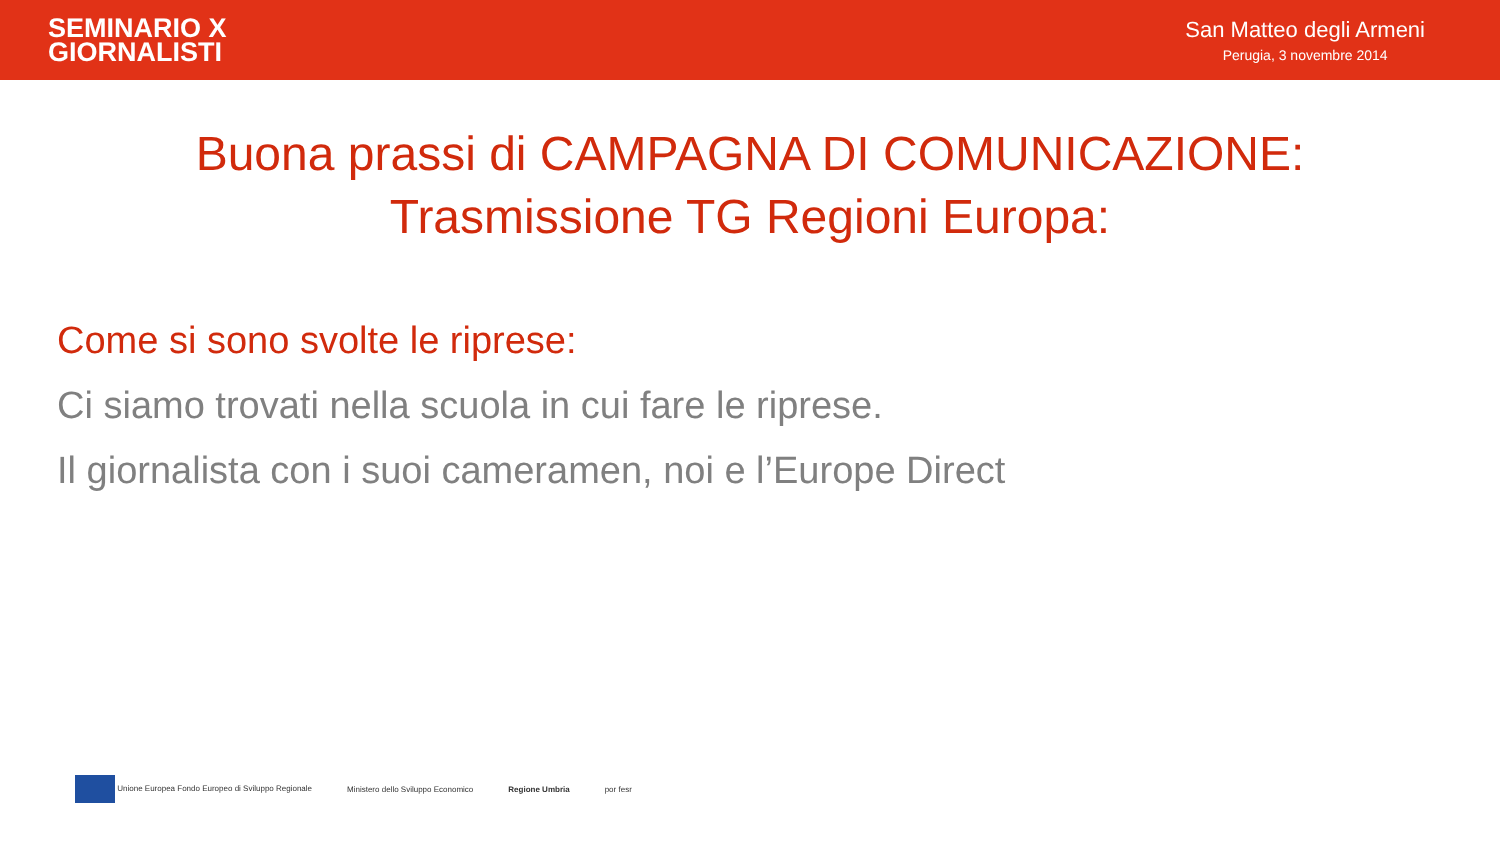SEMINARIO X
GIORNALISTI
San Matteo degli Armeni
Perugia, 3 novembre 2014
Buona prassi di CAMPAGNA DI COMUNICAZIONE:
Trasmissione TG Regioni Europa:
Come si sono svolte le riprese:
Ci siamo trovati nella scuola in cui fare le riprese.
Il giornalista con i suoi cameramen, noi e l’Europe Direct
Unione Europea Fondo Europeo di Sviluppo Regionale
Ministero dello Sviluppo Economico
Regione Umbria por fesr